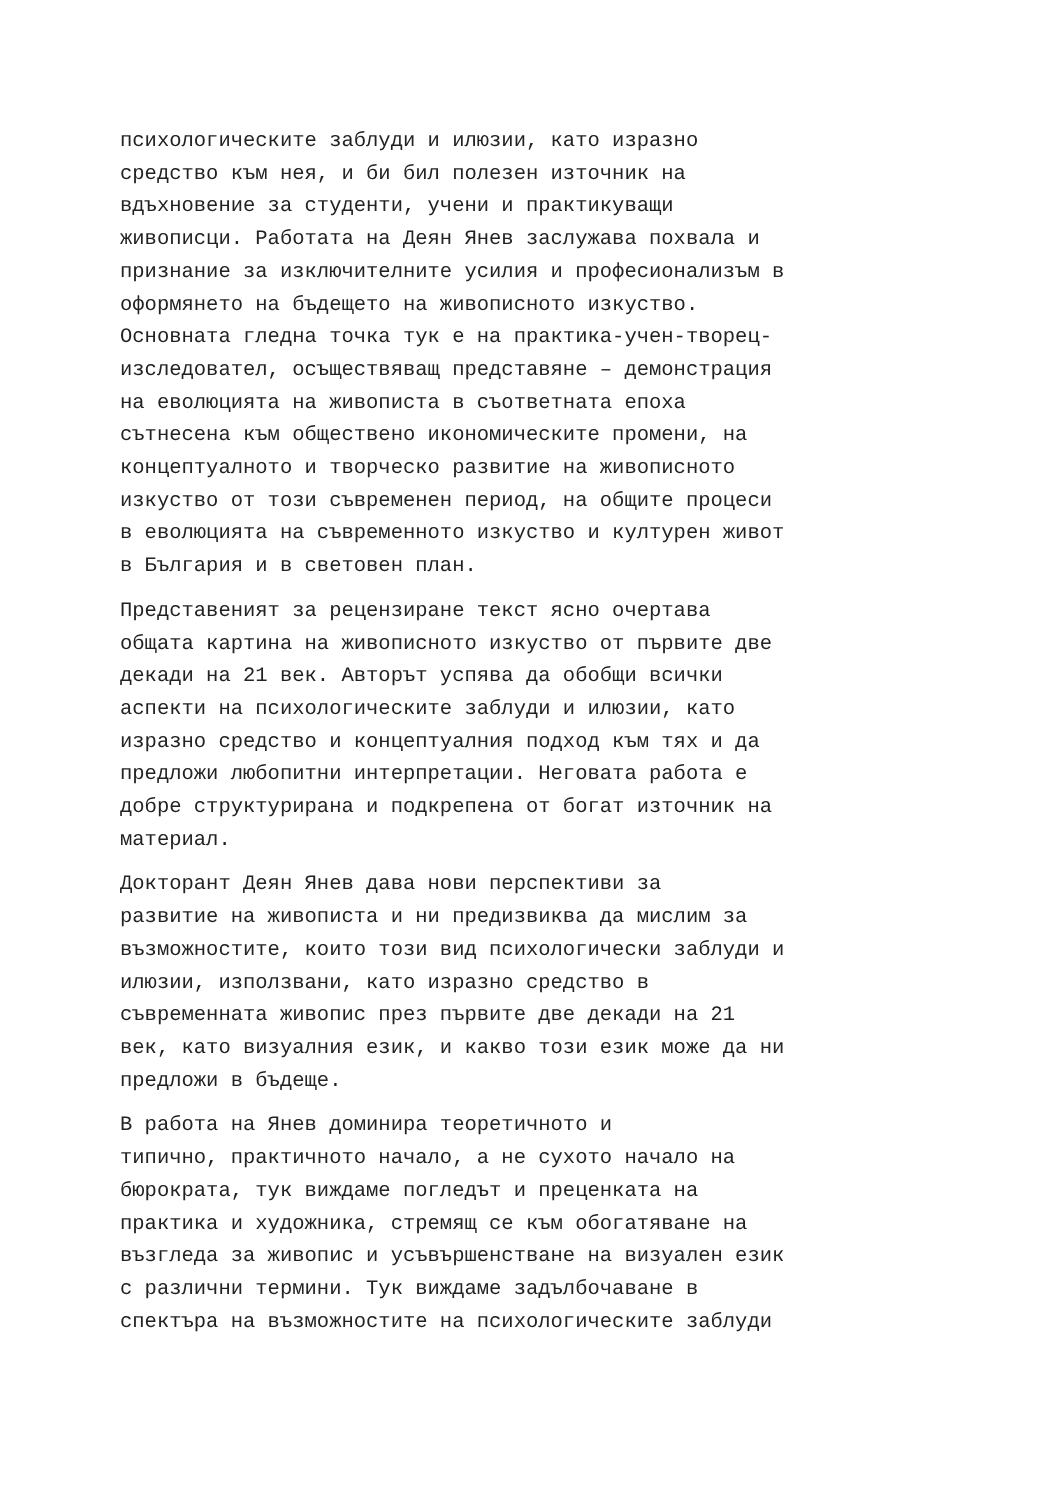психологическите заблуди и илюзии, като изразно средство към нея, и би бил полезен източник на вдъхновение за студенти, учени и практикуващи живописци. Работата на Деян Янев заслужава похвала и признание за изключителните усилия и професионализъм в оформянето на бъдещето на живописното изкуство. Основната гледна точка тук е на практика-учен-творец- изследовател, осъществяващ представяне – демонстрация на еволюцията на живописта в съответната епоха сътнесена към обществено икономическите промени, на концептуалното и творческо развитие на живописното изкуство от този съвременен период, на общите процеси в еволюцията на съвременното изкуство и културен живот в България и в световен план.
Представеният за рецензиране текст ясно очертава общата картина на живописното изкуство от първите две декади на 21 век. Авторът успява да обобщи всички аспекти на психологическите заблуди и илюзии, като изразно средство и концептуалния подход към тях и да предложи любопитни интерпретации. Неговата работа е добре структурирана и подкрепена от богат източник на материал.
Докторант Деян Янев дава нови перспективи за развитие на живописта и ни предизвиква да мислим за възможностите, които този вид психологически заблуди и илюзии, използвани, като изразно средство в съвременната живопис през първите две декади на 21 век, като визуалния език, и какво този език може да ни предложи в бъдеще.
В работа на Янев доминира теоретичното и типично, практичното начало, а не сухото начало на бюрократа, тук виждаме погледът и преценката на практика и художника, стремящ се към обогатяване на възгледа за живопис и усъвършенстване на визуален език с различни термини. Тук виждаме задълбочаване в спектъра на възможностите на психологическите заблуди